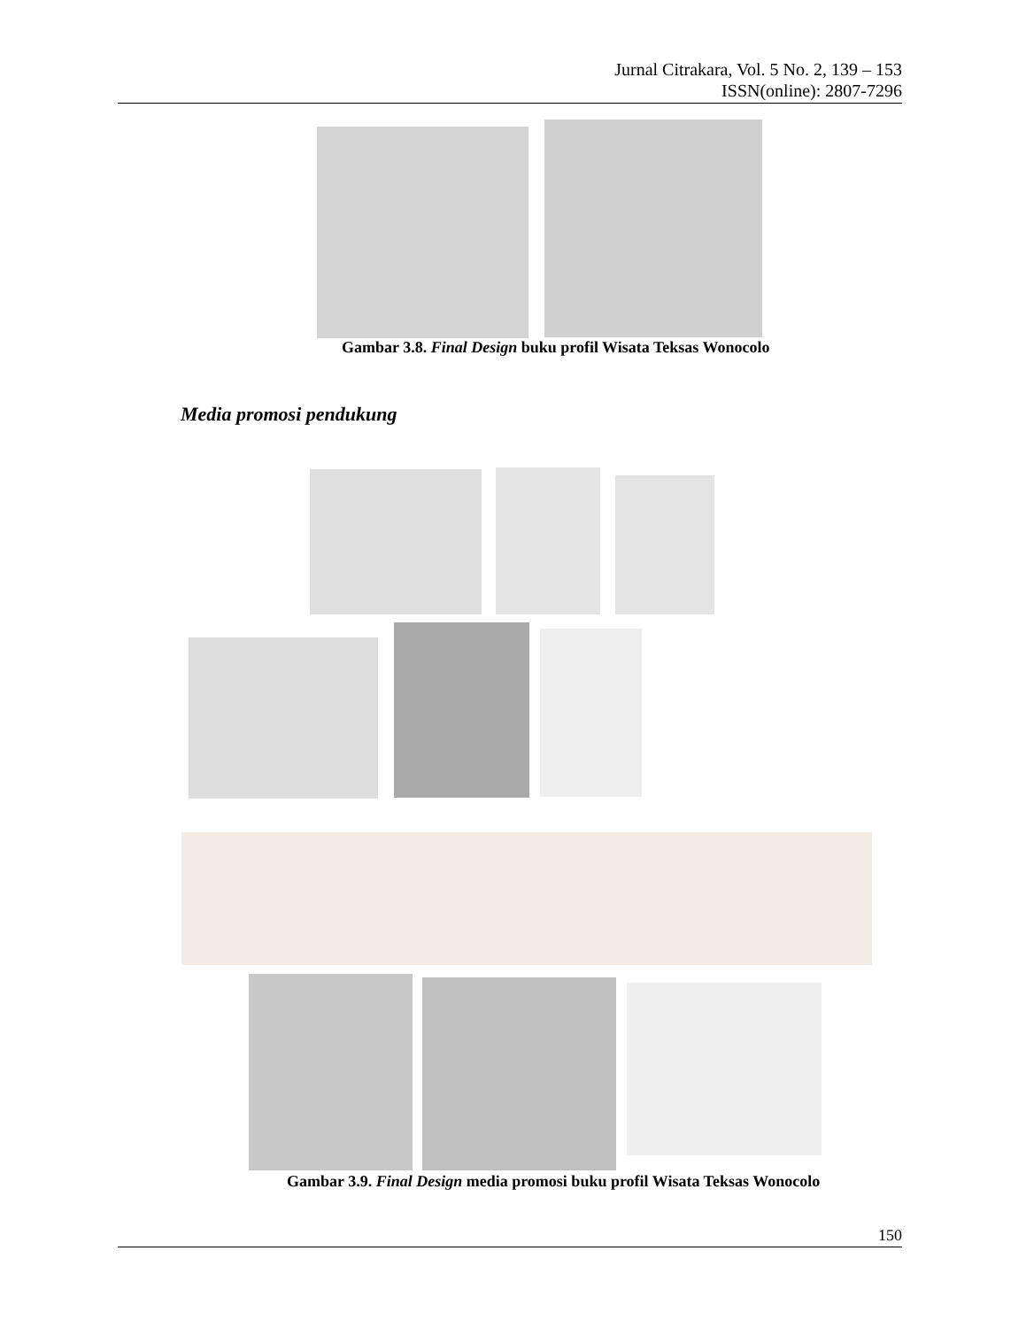Jurnal Citrakara, Vol. 5 No. 2, 139 – 153
ISSN(online): 2807-7296
Gambar 3.8. Final Design buku profil Wisata Teksas Wonocolo
Media promosi pendukung
Gambar 3.9. Final Design media promosi buku profil Wisata Teksas Wonocolo
150